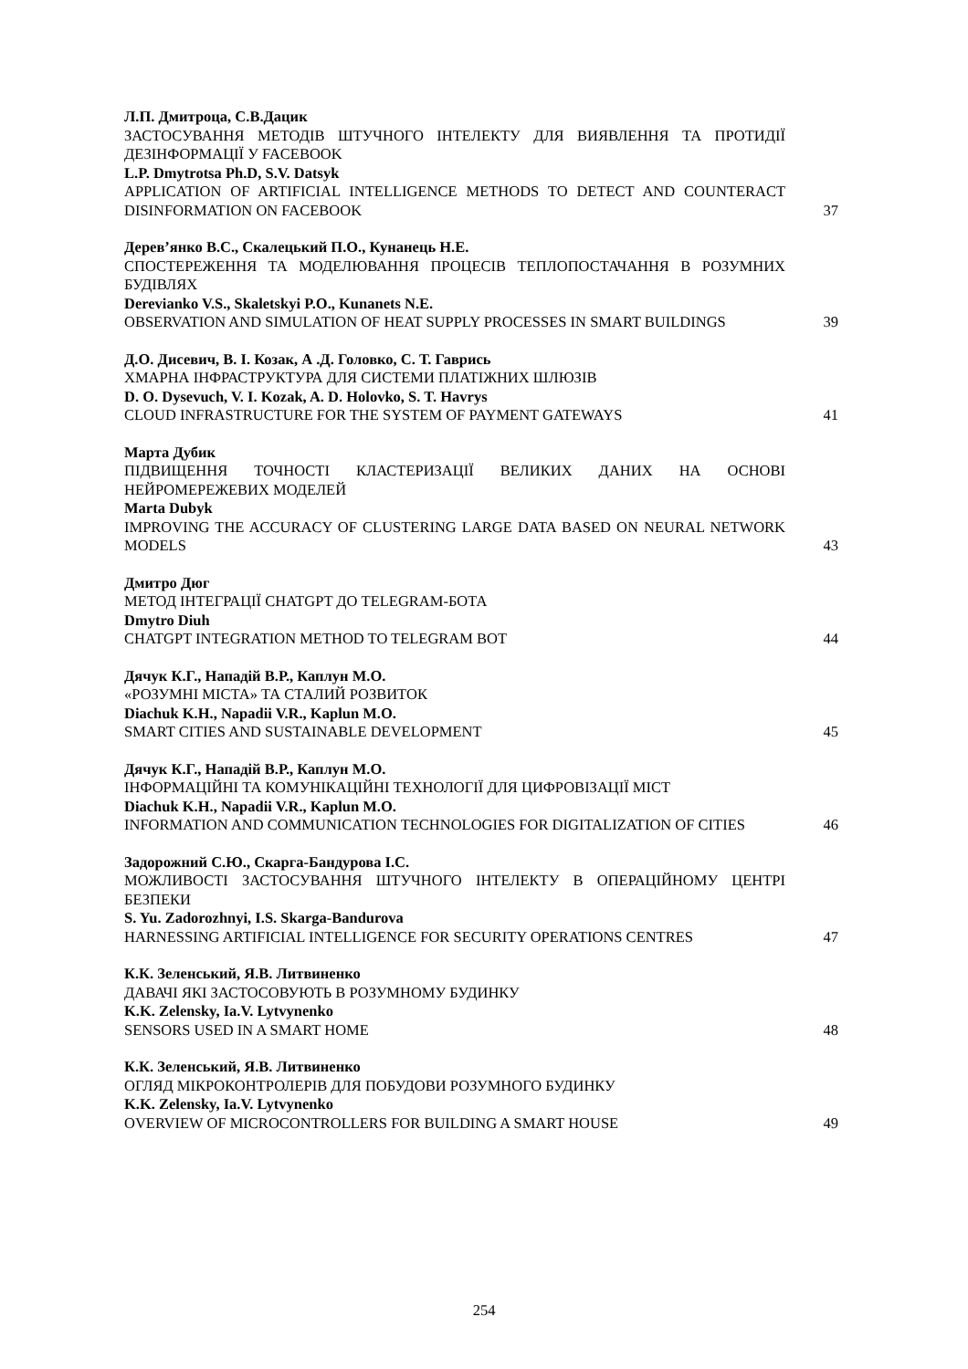Л.П. Дмитроца, С.В.Дацик
ЗАСТОСУВАННЯ МЕТОДІВ ШТУЧНОГО ІНТЕЛЕКТУ ДЛЯ ВИЯВЛЕННЯ ТА ПРОТИДІЇ ДЕЗІНФОРМАЦІЇ У FACEBOOK
L.P. Dmytrotsa Ph.D, S.V. Datsyk
APPLICATION OF ARTIFICIAL INTELLIGENCE METHODS TO DETECT AND COUNTERACT DISINFORMATION ON FACEBOOK
37
Дерев’янко В.С., Скалецький П.О., Кунанець Н.Е.
СПОСТЕРЕЖЕННЯ ТА МОДЕЛЮВАННЯ ПРОЦЕСІВ ТЕПЛОПОСТАЧАННЯ В РОЗУМНИХ БУДІВЛЯХ
Derevianko V.S., Skaletskyi P.O., Kunanets N.E.
OBSERVATION AND SIMULATION OF HEAT SUPPLY PROCESSES IN SMART BUILDINGS
39
Д.О. Дисевич, В. І. Козак, А .Д. Головко, С. Т. Гаврись
ХМАРНА ІНФРАСТРУКТУРА ДЛЯ СИСТЕМИ ПЛАТІЖНИХ ШЛЮЗІВ
D. O. Dysevuch, V. I. Kozak, A. D. Holovko, S. T. Havrys
CLOUD INFRASTRUCTURE FOR THE SYSTEM OF PAYMENT GATEWAYS
41
Марта Дубик
ПІДВИЩЕННЯ ТОЧНОСТІ КЛАСТЕРИЗАЦІЇ ВЕЛИКИХ ДАНИХ НА ОСНОВІ НЕЙРОМЕРЕЖЕВИХ МОДЕЛЕЙ
Marta Dubyk
IMPROVING THE ACCURACY OF CLUSTERING LARGE DATA BASED ON NEURAL NETWORK MODELS
43
Дмитро Дюг
МЕТОД ІНТЕГРАЦІЇ CHATGPT ДО TELEGRAM-БОТА
Dmytro Diuh
CHATGPT INTEGRATION METHOD TO TELEGRAM BOT
44
Дячук К.Г., Нападій В.Р., Каплун М.О.
«РОЗУМНІ МІСТА» ТА СТАЛИЙ РОЗВИТОК
Diachuk K.H., Napadii V.R., Kaplun M.O.
SMART CITIES AND SUSTAINABLE DEVELOPMENT
45
Дячук К.Г., Нападій В.Р., Каплун М.О.
ІНФОРМАЦІЙНІ ТА КОМУНІКАЦІЙНІ ТЕХНОЛОГІЇ ДЛЯ ЦИФРОВІЗАЦІЇ МІСТ
Diachuk K.H., Napadii V.R., Kaplun M.O.
INFORMATION AND COMMUNICATION TECHNOLOGIES FOR DIGITALIZATION OF CITIES
46
Задорожний С.Ю., Скарга-Бандурова І.С.
МОЖЛИВОСТІ ЗАСТОСУВАННЯ ШТУЧНОГО ІНТЕЛЕКТУ В ОПЕРАЦІЙНОМУ ЦЕНТРІ БЕЗПЕКИ
S. Yu. Zadorozhnyi, I.S. Skarga-Bandurova
HARNESSING ARTIFICIAL INTELLIGENCE FOR SECURITY OPERATIONS CENTRES
47
К.К. Зеленський, Я.В. Литвиненко
ДАВАЧІ ЯКІ ЗАСТОСОВУЮТЬ В РОЗУМНОМУ БУДИНКУ
K.K. Zelensky, Ia.V. Lytvynenko
SENSORS USED IN A SMART HOME
48
К.К. Зеленський, Я.В. Литвиненко
ОГЛЯД МІКРОКОНТРОЛЕРІВ ДЛЯ ПОБУДОВИ РОЗУМНОГО БУДИНКУ
K.K. Zelensky, Ia.V. Lytvynenko
OVERVIEW OF MICROCONTROLLERS FOR BUILDING A SMART HOUSE
49
254